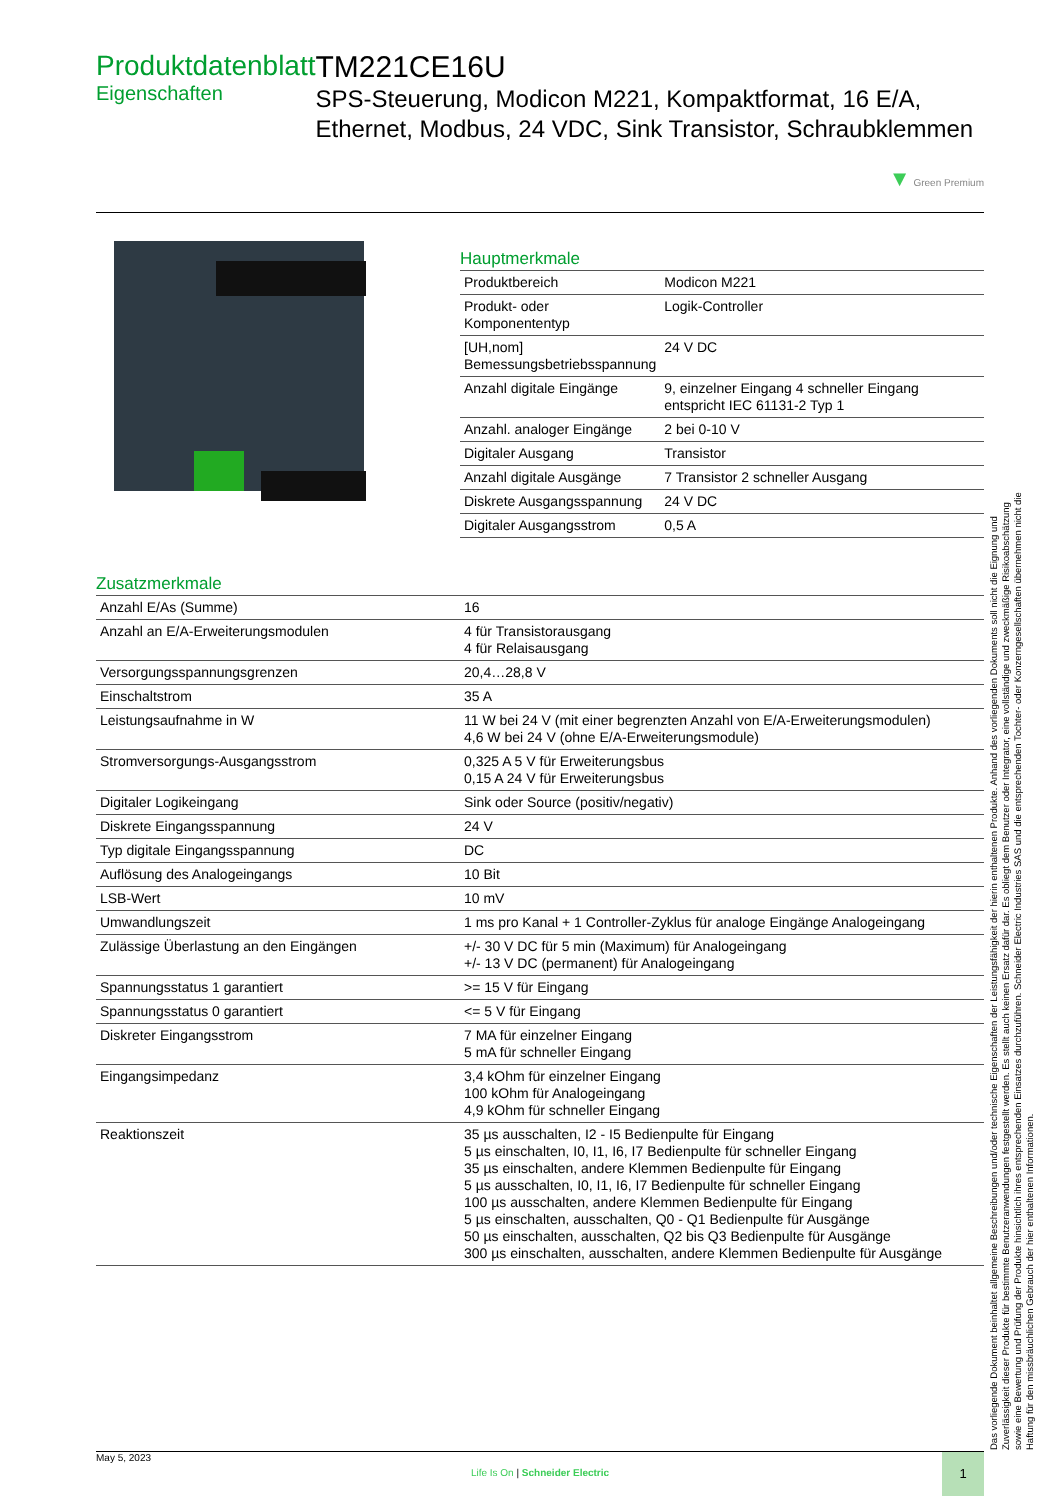Produktdatenblatt
Eigenschaften
TM221CE16U
SPS-Steuerung, Modicon M221, Kompaktformat, 16 E/A, Ethernet, Modbus, 24 VDC, Sink Transistor, Schraubklemmen
▼ Green Premium
Hauptmerkmale
| Produktbereich | Modicon M221 |
| Produkt- oder Komponententyp | Logik-Controller |
| [UH,nom] Bemessungsbetriebsspannung | 24 V DC |
| Anzahl digitale Eingänge | 9, einzelner Eingang 4 schneller Eingang entspricht IEC 61131-2 Typ 1 |
| Anzahl. analoger Eingänge | 2 bei 0-10 V |
| Digitaler Ausgang | Transistor |
| Anzahl digitale Ausgänge | 7 Transistor 2 schneller Ausgang |
| Diskrete Ausgangsspannung | 24 V DC |
| Digitaler Ausgangsstrom | 0,5 A |
Zusatzmerkmale
| Anzahl E/As (Summe) | 16 |
| Anzahl an E/A-Erweiterungsmodulen | 4 für Transistorausgang 4 für Relaisausgang |
| Versorgungsspannungsgrenzen | 20,4…28,8 V |
| Einschaltstrom | 35 A |
| Leistungsaufnahme in W | 11 W bei 24 V (mit einer begrenzten Anzahl von E/A-Erweiterungsmodulen) 4,6 W bei 24 V (ohne E/A-Erweiterungsmodule) |
| Stromversorgungs-Ausgangsstrom | 0,325 A 5 V für Erweiterungsbus 0,15 A 24 V für Erweiterungsbus |
| Digitaler Logikeingang | Sink oder Source (positiv/negativ) |
| Diskrete Eingangsspannung | 24 V |
| Typ digitale Eingangsspannung | DC |
| Auflösung des Analogeingangs | 10 Bit |
| LSB-Wert | 10 mV |
| Umwandlungszeit | 1 ms pro Kanal + 1 Controller-Zyklus für analoge Eingänge Analogeingang |
| Zulässige Überlastung an den Eingängen | +/- 30 V DC für 5 min (Maximum) für Analogeingang +/- 13 V DC (permanent) für Analogeingang |
| Spannungsstatus 1 garantiert | >= 15 V für Eingang |
| Spannungsstatus 0 garantiert | <= 5 V für Eingang |
| Diskreter Eingangsstrom | 7 MA für einzelner Eingang 5 mA für schneller Eingang |
| Eingangsimpedanz | 3,4 kOhm für einzelner Eingang 100 kOhm für Analogeingang 4,9 kOhm für schneller Eingang |
| Reaktionszeit | 35 µs ausschalten, I2 - I5 Bedienpulte für Eingang 5 µs einschalten, I0, I1, I6, I7 Bedienpulte für schneller Eingang 35 µs einschalten, andere Klemmen Bedienpulte für Eingang 5 µs ausschalten, I0, I1, I6, I7 Bedienpulte für schneller Eingang 100 µs ausschalten, andere Klemmen Bedienpulte für Eingang 5 µs einschalten, ausschalten, Q0 - Q1 Bedienpulte für Ausgänge 50 µs einschalten, ausschalten, Q2 bis Q3 Bedienpulte für Ausgänge 300 µs einschalten, ausschalten, andere Klemmen Bedienpulte für Ausgänge |
Das vorliegende Dokument beinhaltet allgemeine Beschreibungen und/oder technische Eigenschaften der Leistungsfähigkeit der hierin enthaltenen Produkte. Anhand des vorliegenden Dokuments soll nicht die Eignung und Zuverlässigkeit dieser Produkte für bestimmte Benutzeranwendungen festgestellt werden. Es stellt auch keinen Ersatz dafür dar. Es obliegt dem Benutzer oder Integrator, eine vollständige und zweckmäßige Risikoabschätzung sowie eine Bewertung und Prüfung der Produkte hinsichtlich ihres entsprechenden Einsatzes durchzuführen. Schneider Electric Industries SAS und die entsprechenden Tochter- oder Konzerngesellschaften übernehmen nicht die Haftung für den missbräuchlichen Gebrauch der hier enthaltenen Informationen.
May 5, 2023
Life Is On | Schneider Electric
1